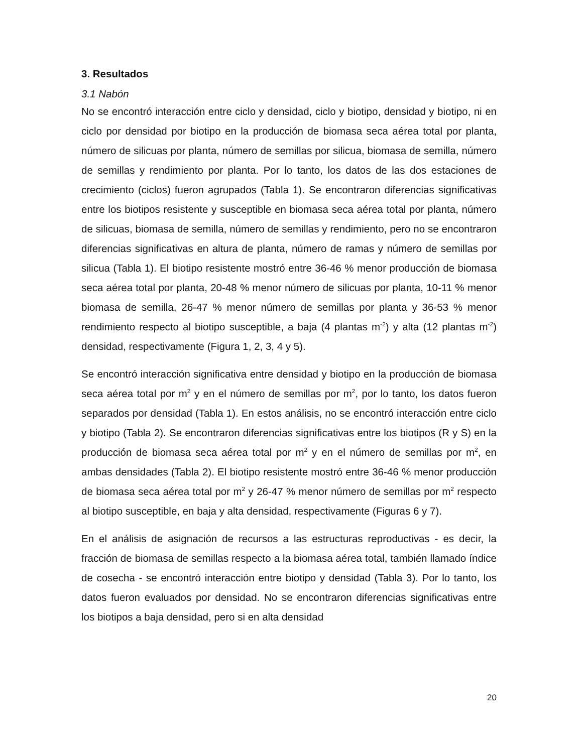3. Resultados
3.1 Nabón
No se encontró interacción entre ciclo y densidad, ciclo y biotipo, densidad y biotipo, ni en ciclo por densidad por biotipo en la producción de biomasa seca aérea total por planta, número de silicuas por planta, número de semillas por silicua, biomasa de semilla, número de semillas y rendimiento por planta. Por lo tanto, los datos de las dos estaciones de crecimiento (ciclos) fueron agrupados (Tabla 1). Se encontraron diferencias significativas entre los biotipos resistente y susceptible en biomasa seca aérea total por planta, número de silicuas, biomasa de semilla, número de semillas y rendimiento, pero no se encontraron diferencias significativas en altura de planta, número de ramas y número de semillas por silicua (Tabla 1). El biotipo resistente mostró entre 36-46 % menor producción de biomasa seca aérea total por planta, 20-48 % menor número de silicuas por planta, 10-11 % menor biomasa de semilla, 26-47 % menor número de semillas por planta y 36-53 % menor rendimiento respecto al biotipo susceptible, a baja (4 plantas m<sup>-2</sup>) y alta (12 plantas m<sup>-2</sup>) densidad, respectivamente (Figura 1, 2, 3, 4 y 5).
Se encontró interacción significativa entre densidad y biotipo en la producción de biomasa seca aérea total por m<sup>2</sup> y en el número de semillas por m<sup>2</sup>, por lo tanto, los datos fueron separados por densidad (Tabla 1). En estos análisis, no se encontró interacción entre ciclo y biotipo (Tabla 2). Se encontraron diferencias significativas entre los biotipos (R y S) en la producción de biomasa seca aérea total por m<sup>2</sup> y en el número de semillas por m<sup>2</sup>, en ambas densidades (Tabla 2). El biotipo resistente mostró entre 36-46 % menor producción de biomasa seca aérea total por m<sup>2</sup> y 26-47 % menor número de semillas por m<sup>2</sup> respecto al biotipo susceptible, en baja y alta densidad, respectivamente (Figuras 6 y 7).
En el análisis de asignación de recursos a las estructuras reproductivas - es decir, la fracción de biomasa de semillas respecto a la biomasa aérea total, también llamado índice de cosecha - se encontró interacción entre biotipo y densidad (Tabla 3). Por lo tanto, los datos fueron evaluados por densidad. No se encontraron diferencias significativas entre los biotipos a baja densidad, pero si en alta densidad
20